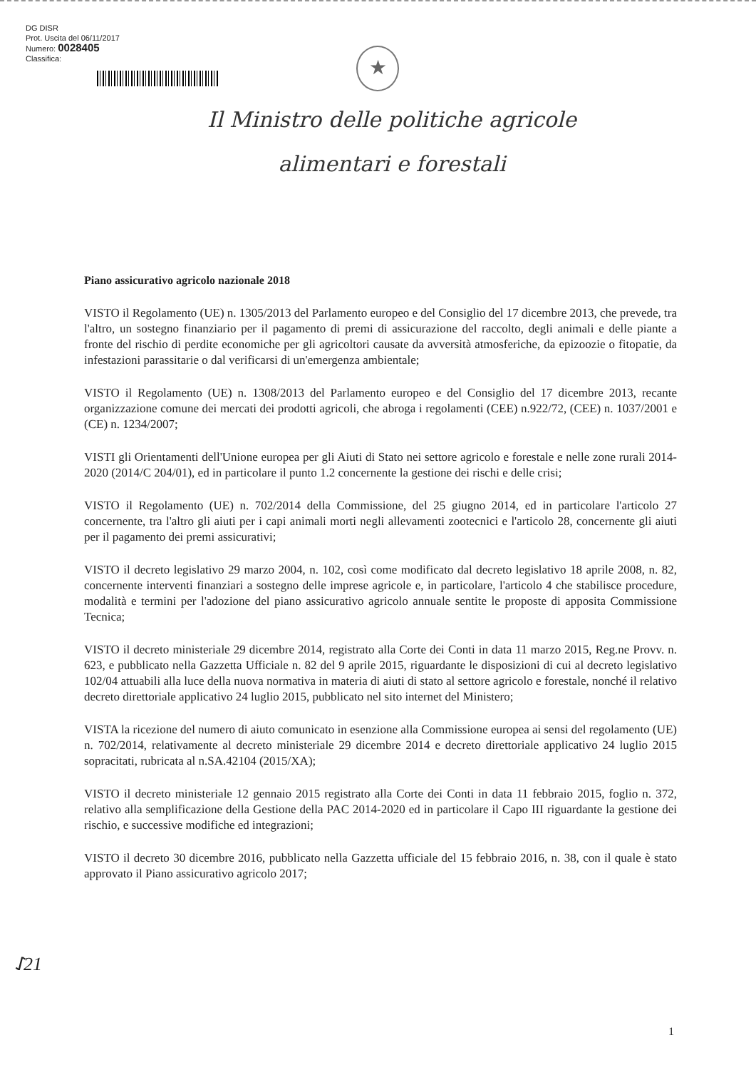DG DISR
Prot. Uscita del 06/11/2017
Numero: 0028405
Classifica:
★
Il Ministro delle politiche agricole
alimentari e forestali
Piano assicurativo agricolo nazionale 2018
VISTO il Regolamento (UE) n. 1305/2013 del Parlamento europeo e del Consiglio del 17 dicembre 2013, che prevede, tra l'altro, un sostegno finanziario per il pagamento di premi di assicurazione del raccolto, degli animali e delle piante a fronte del rischio di perdite economiche per gli agricoltori causate da avversità atmosferiche, da epizoozie o fitopatie, da infestazioni parassitarie o dal verificarsi di un'emergenza ambientale;
VISTO il Regolamento (UE) n. 1308/2013 del Parlamento europeo e del Consiglio del 17 dicembre 2013, recante organizzazione comune dei mercati dei prodotti agricoli, che abroga i regolamenti (CEE) n.922/72, (CEE) n. 1037/2001 e (CE) n. 1234/2007;
VISTI gli Orientamenti dell'Unione europea per gli Aiuti di Stato nei settore agricolo e forestale e nelle zone rurali 2014-2020 (2014/C 204/01), ed in particolare il punto 1.2 concernente la gestione dei rischi e delle crisi;
VISTO il Regolamento (UE) n. 702/2014 della Commissione, del 25 giugno 2014, ed in particolare l'articolo 27 concernente, tra l'altro gli aiuti per i capi animali morti negli allevamenti zootecnici e l'articolo 28, concernente gli aiuti per il pagamento dei premi assicurativi;
VISTO il decreto legislativo 29 marzo 2004, n. 102, così come modificato dal decreto legislativo 18 aprile 2008, n. 82, concernente interventi finanziari a sostegno delle imprese agricole e, in particolare, l'articolo 4 che stabilisce procedure, modalità e termini per l'adozione del piano assicurativo agricolo annuale sentite le proposte di apposita Commissione Tecnica;
VISTO il decreto ministeriale 29 dicembre 2014, registrato alla Corte dei Conti in data 11 marzo 2015, Reg.ne Provv. n. 623, e pubblicato nella Gazzetta Ufficiale n. 82 del 9 aprile 2015, riguardante le disposizioni di cui al decreto legislativo 102/04 attuabili alla luce della nuova normativa in materia di aiuti di stato al settore agricolo e forestale, nonché il relativo decreto direttoriale applicativo 24 luglio 2015, pubblicato nel sito internet del Ministero;
VISTA la ricezione del numero di aiuto comunicato in esenzione alla Commissione europea ai sensi del regolamento (UE) n. 702/2014, relativamente al decreto ministeriale 29 dicembre 2014 e decreto direttoriale applicativo 24 luglio 2015 sopracitati, rubricata al n.SA.42104 (2015/XA);
VISTO il decreto ministeriale 12 gennaio 2015 registrato alla Corte dei Conti in data 11 febbraio 2015, foglio n. 372, relativo alla semplificazione della Gestione della PAC 2014-2020 ed in particolare il Capo III riguardante la gestione dei rischio, e successive modifiche ed integrazioni;
VISTO il decreto 30 dicembre 2016, pubblicato nella Gazzetta ufficiale del 15 febbraio 2016, n. 38, con il quale è stato approvato il Piano assicurativo agricolo 2017;
ᛇ21
1